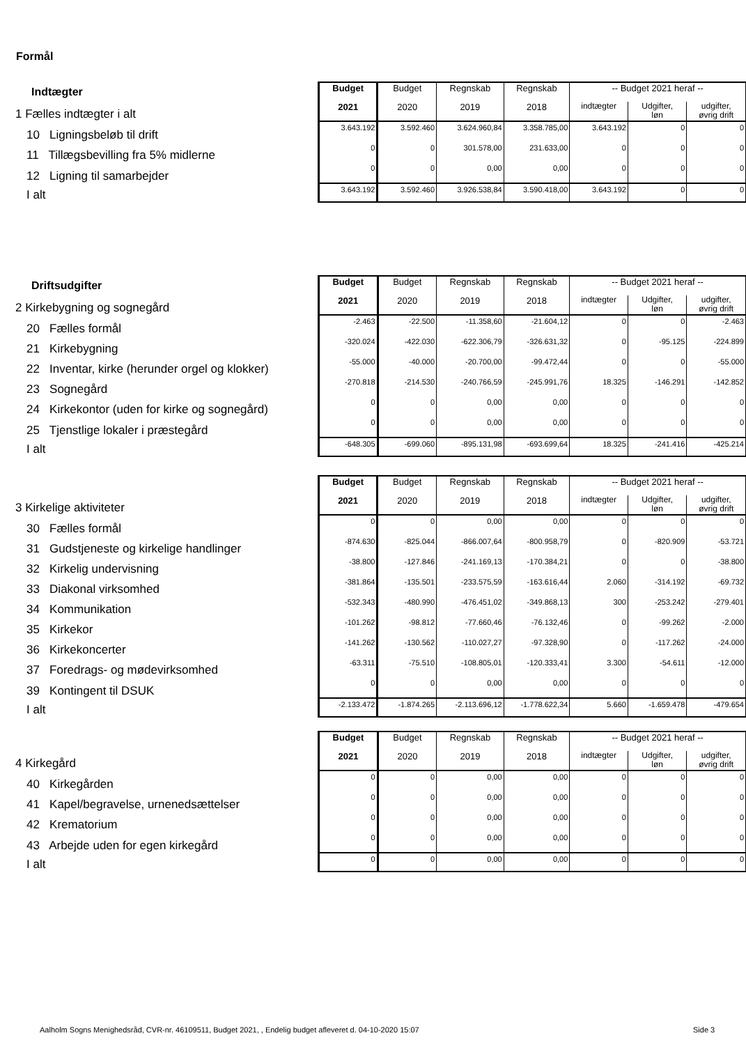Formål
| Indtægter | Budget | Budget | Regnskab | Regnskab | -- Budget 2021 heraf -- | | |
| --- | --- | --- | --- | --- | --- | --- | --- |
| 1 Fælles indtægter i alt | 2021 | 2020 | 2019 | 2018 | indtægter | Udgifter, løn | udgifter, øvrig drift |
| 10 Ligningsbeløb til drift | 3.643.192 | 3.592.460 | 3.624.960,84 | 3.358.785,00 | 3.643.192 | 0 | 0 |
| 11 Tillægsbevilling fra 5% midlerne | 0 | 0 | 301.578,00 | 231.633,00 | 0 | 0 | 0 |
| 12 Ligning til samarbejder | 0 | 0 | 0,00 | 0,00 | 0 | 0 | 0 |
| I alt | 3.643.192 | 3.592.460 | 3.926.538,84 | 3.590.418,00 | 3.643.192 | 0 | 0 |
| Driftsudgifter | Budget | Budget | Regnskab | Regnskab | -- Budget 2021 heraf -- | | |
| --- | --- | --- | --- | --- | --- | --- | --- |
| 2 Kirkebygning og sognegård | 2021 | 2020 | 2019 | 2018 | indtægter | Udgifter, løn | udgifter, øvrig drift |
| 20 Fælles formål | -2.463 | -22.500 | -11.358,60 | -21.604,12 | 0 | 0 | -2.463 |
| 21 Kirkebygning | -320.024 | -422.030 | -622.306,79 | -326.631,32 | 0 | -95.125 | -224.899 |
| 22 Inventar, kirke (herunder orgel og klokker) | -55.000 | -40.000 | -20.700,00 | -99.472,44 | 0 | 0 | -55.000 |
| 23 Sognegård | -270.818 | -214.530 | -240.766,59 | -245.991,76 | 18.325 | -146.291 | -142.852 |
| 24 Kirkekontor (uden for kirke og sognegård) | 0 | 0 | 0,00 | 0,00 | 0 | 0 | 0 |
| 25 Tjenstlige lokaler i præstegård | 0 | 0 | 0,00 | 0,00 | 0 | 0 | 0 |
| I alt | -648.305 | -699.060 | -895.131,98 | -693.699,64 | 18.325 | -241.416 | -425.214 |
| | Budget | Budget | Regnskab | Regnskab | -- Budget 2021 heraf -- | | |
| --- | --- | --- | --- | --- | --- | --- | --- |
| 3 Kirkelige aktiviteter | 2021 | 2020 | 2019 | 2018 | indtægter | Udgifter, løn | udgifter, øvrig drift |
| 30 Fælles formål | 0 | 0 | 0,00 | 0,00 | 0 | 0 | 0 |
| 31 Gudstjeneste og kirkelige handlinger | -874.630 | -825.044 | -866.007,64 | -800.958,79 | 0 | -820.909 | -53.721 |
| 32 Kirkelig undervisning | -38.800 | -127.846 | -241.169,13 | -170.384,21 | 0 | 0 | -38.800 |
| 33 Diakonal virksomhed | -381.864 | -135.501 | -233.575,59 | -163.616,44 | 2.060 | -314.192 | -69.732 |
| 34 Kommunikation | -532.343 | -480.990 | -476.451,02 | -349.868,13 | 300 | -253.242 | -279.401 |
| 35 Kirkekor | -101.262 | -98.812 | -77.660,46 | -76.132,46 | 0 | -99.262 | -2.000 |
| 36 Kirkekoncerter | -141.262 | -130.562 | -110.027,27 | -97.328,90 | 0 | -117.262 | -24.000 |
| 37 Foredrags- og mødevirksomhed | -63.311 | -75.510 | -108.805,01 | -120.333,41 | 3.300 | -54.611 | -12.000 |
| 39 Kontingent til DSUK | 0 | 0 | 0,00 | 0,00 | 0 | 0 | 0 |
| I alt | -2.133.472 | -1.874.265 | -2.113.696,12 | -1.778.622,34 | 5.660 | -1.659.478 | -479.654 |
| | Budget | Budget | Regnskab | Regnskab | -- Budget 2021 heraf -- | | |
| --- | --- | --- | --- | --- | --- | --- | --- |
| 4 Kirkegård | 2021 | 2020 | 2019 | 2018 | indtægter | Udgifter, løn | udgifter, øvrig drift |
| 40 Kirkegården | 0 | 0 | 0,00 | 0,00 | 0 | 0 | 0 |
| 41 Kapel/begravelse, urnenedsættelser | 0 | 0 | 0,00 | 0,00 | 0 | 0 | 0 |
| 42 Krematorium | 0 | 0 | 0,00 | 0,00 | 0 | 0 | 0 |
| 43 Arbejde uden for egen kirkegård | 0 | 0 | 0,00 | 0,00 | 0 | 0 | 0 |
| I alt | 0 | 0 | 0,00 | 0,00 | 0 | 0 | 0 |
Aalholm Sogns Menighedsråd, CVR-nr. 46109511, Budget 2021, , Endelig budget afleveret d. 04-10-2020 15:07
Side 3